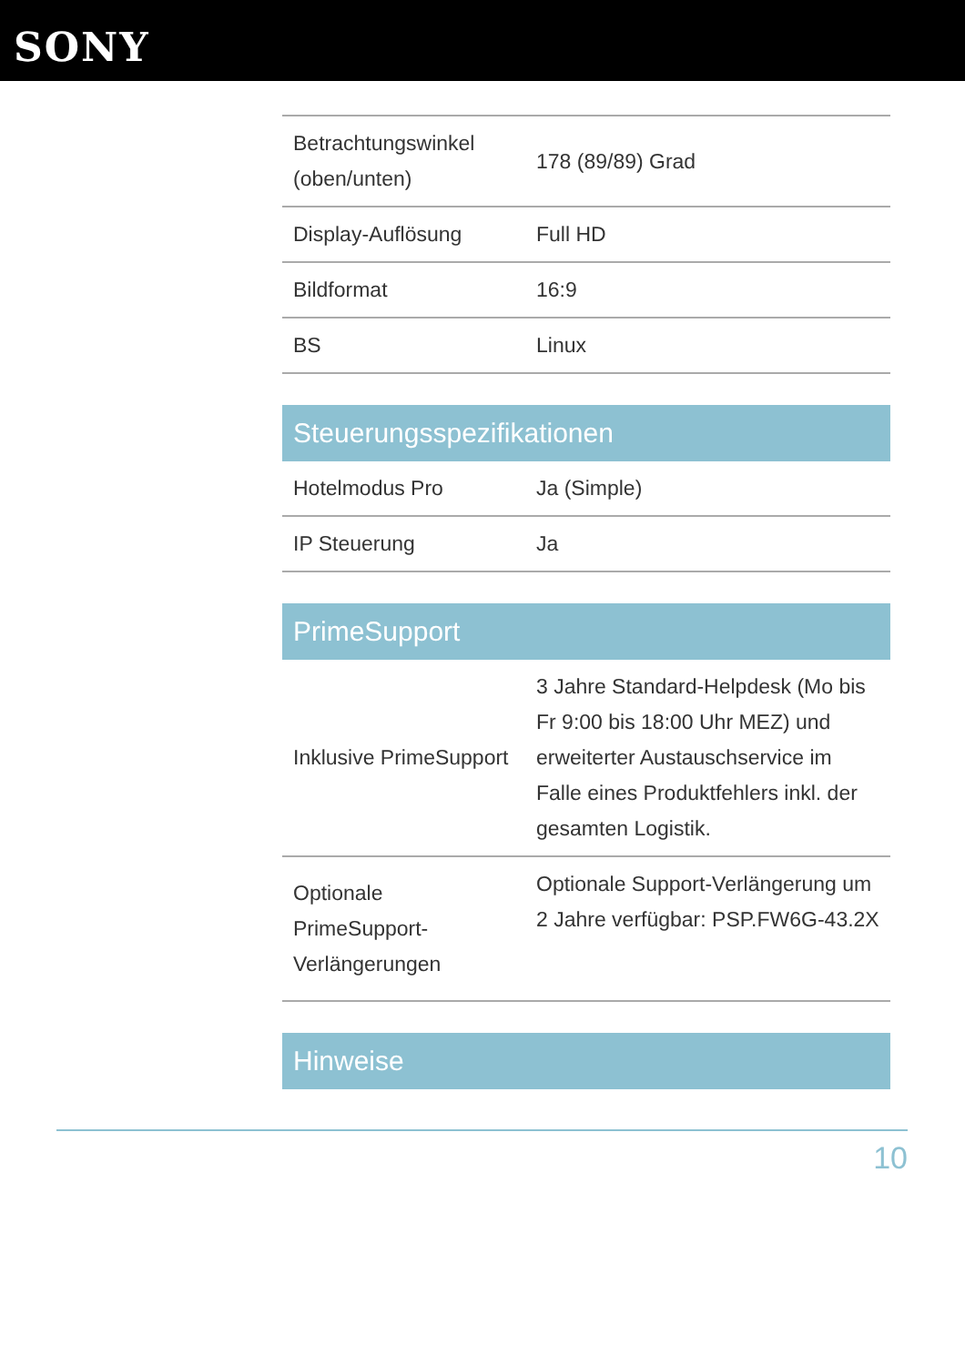SONY
| Betrachtungswinkel (oben/unten) | 178 (89/89) Grad |
| Display-Auflösung | Full HD |
| Bildformat | 16:9 |
| BS | Linux |
Steuerungsspezifikationen
| Hotelmodus Pro | Ja (Simple) |
| IP Steuerung | Ja |
PrimeSupport
| Inklusive PrimeSupport | 3 Jahre Standard-Helpdesk (Mo bis Fr 9:00 bis 18:00 Uhr MEZ) und erweiterter Austauschservice im Falle eines Produktfehlers inkl. der gesamten Logistik. |
| Optionale PrimeSupport-Verlängerungen | Optionale Support-Verlängerung um 2 Jahre verfügbar: PSP.FW6G-43.2X |
Hinweise
10